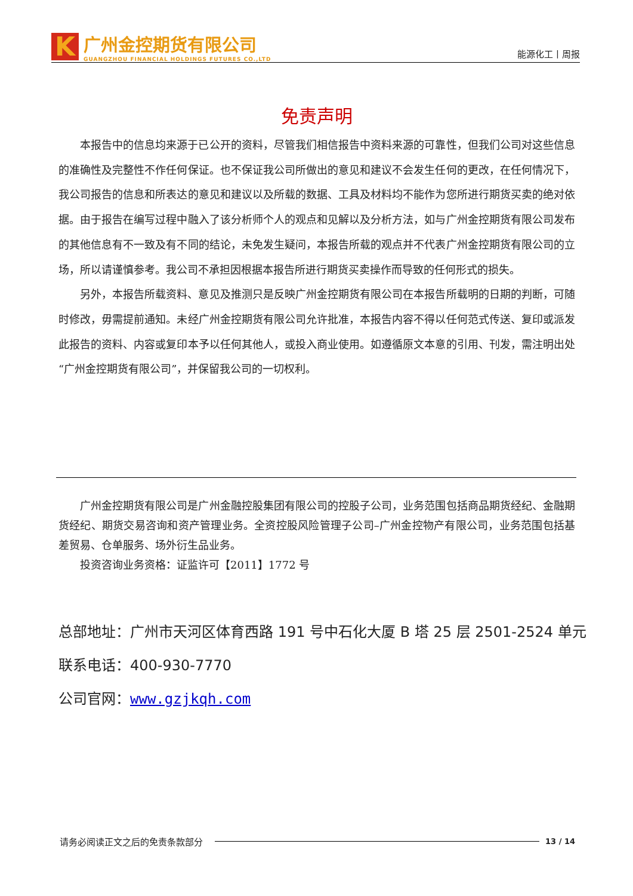K
广州金控期货有限公司
GUANGZHOU FINANCIAL HOLDINGS FUTURES CO.,LTD
能源化工丨周报
免责声明
本报告中的信息均来源于已公开的资料，尽管我们相信报告中资料来源的可靠性，但我们公司对这些信息的准确性及完整性不作任何保证。也不保证我公司所做出的意见和建议不会发生任何的更改，在任何情况下，我公司报告的信息和所表达的意见和建议以及所载的数据、工具及材料均不能作为您所进行期货买卖的绝对依据。由于报告在编写过程中融入了该分析师个人的观点和见解以及分析方法，如与广州金控期货有限公司发布的其他信息有不一致及有不同的结论，未免发生疑问，本报告所载的观点并不代表广州金控期货有限公司的立场，所以请谨慎参考。我公司不承担因根据本报告所进行期货买卖操作而导致的任何形式的损失。
另外，本报告所载资料、意见及推测只是反映广州金控期货有限公司在本报告所载明的日期的判断，可随时修改，毋需提前通知。未经广州金控期货有限公司允许批准，本报告内容不得以任何范式传送、复印或派发此报告的资料、内容或复印本予以任何其他人，或投入商业使用。如遵循原文本意的引用、刊发，需注明出处“广州金控期货有限公司”，并保留我公司的一切权利。
广州金控期货有限公司是广州金融控股集团有限公司的控股子公司，业务范围包括商品期货经纪、金融期货经纪、期货交易咨询和资产管理业务。全资控股风险管理子公司–广州金控物产有限公司，业务范围包括基差贸易、仓单服务、场外衍生品业务。
投资咨询业务资格：证监许可【2011】1772 号
总部地址：广州市天河区体育西路 191 号中石化大厦 B 塔 25 层 2501-2524 单元
联系电话：400-930-7770
公司官网：www.gzjkqh.com
请务必阅读正文之后的免责条款部分 13 / 14